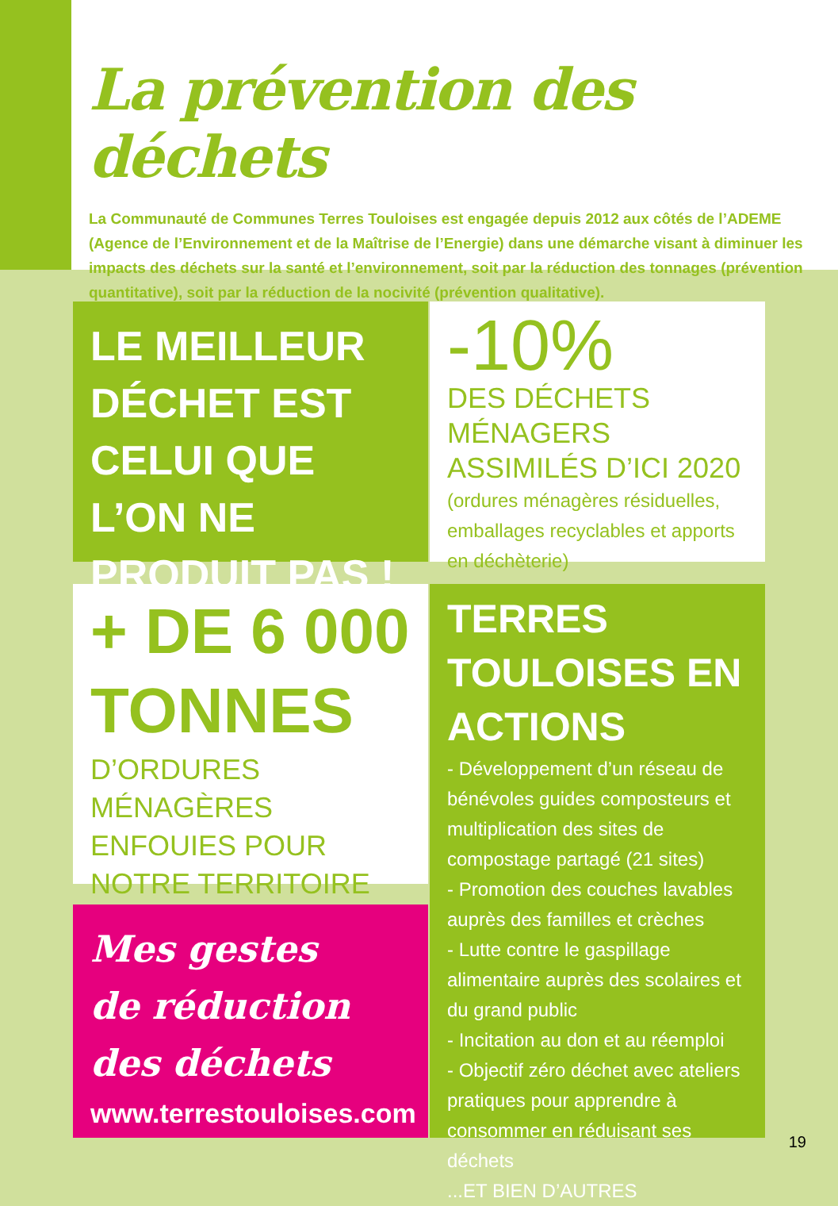La prévention des déchets
La Communauté de Communes Terres Touloises est engagée depuis 2012 aux côtés de l’ADEME (Agence de l’Environnement et de la Maîtrise de l’Energie) dans une démarche visant à diminuer les impacts des déchets sur la santé et l’environnement, soit par la réduction des tonnages (prévention quantitative), soit par la réduction de la nocivité (prévention qualitative).
LE MEILLEUR DÉCHET EST CELUI QUE L’ON NE PRODUIT PAS !
-10%
DES DÉCHETS MÉNAGERS ASSIMILÉS D’ICI 2020
(ordures ménagères résiduelles, emballages recyclables et apports en déchèterie)
+ DE 6 000 TONNES
D’ORDURES MÉNAGÈRES ENFOUIES POUR NOTRE TERRITOIRE
TERRES TOULOISES EN ACTIONS
- Développement d’un réseau de bénévoles guides composteurs et multiplication des sites de compostage partagé (21 sites)
- Promotion des couches lavables auprès des familles et crèches
- Lutte contre le gaspillage alimentaire auprès des scolaires et du grand public
- Incitation au don et au réemploi
- Objectif zéro déchet avec ateliers pratiques pour apprendre à consommer en réduisant ses déchets
...ET BIEN D’AUTRES
Mes gestes
de réduction
des déchets
www.terrestouloises.com
19